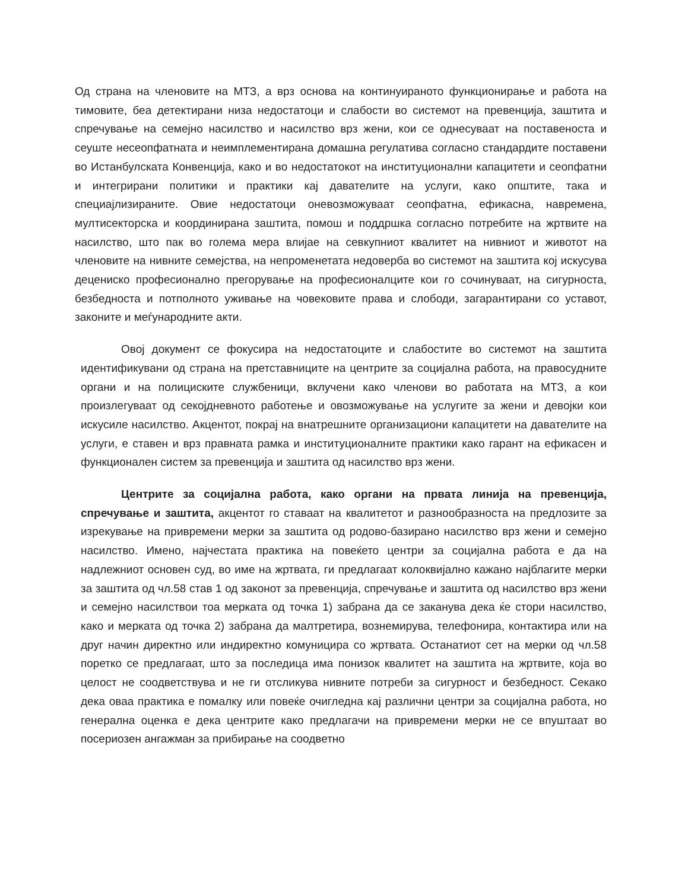Од страна на членовите на МТЗ, а врз основа на континуираното функционирање и работа на тимовите, беа детектирани низа недостатоци и слабости во системот на превенција, заштита и спречување на семејно насилство и насилство врз жени, кои се однесуваат на поставеноста и сеуште несеопфатната и неимплементирана домашна регулатива согласно стандардите поставени во Истанбулската Конвенција, како и во недостатокот на институционални капацитети и сеопфатни и интегрирани политики и практики кај давателите на услуги, како општите, така и специајлизираните. Овие недостатоци оневозможуваат сеопфатна, ефикасна, навремена, мултисекторска и координирана заштита, помош и поддршка согласно потребите на жртвите на насилство, што пак во голема мера влијае на севкупниот квалитет на нивниот и животот на членовите на нивните семејства, на непроменетата недоверба во системот на заштита кој искусува децениско професионално прегорување на професионалците кои го сочинуваат, на сигурноста, безбедноста и потполното уживање на човековите права и слободи, загарантирани со уставот, законите и меѓународните акти.
Овој документ се фокусира на недостатоците и слабостите во системот на заштита идентификувани од страна на претставниците на центрите за социјална работа, на правосудните органи и на полициските службеници, вклучени како членови во работата на МТЗ, а кои произлегуваат од секојдневното работење и овозможување на услугите за жени и девојки кои искусиле насилство. Акцентот, покрај на внатрешните организациони капацитети на давателите на услуги, е ставен и врз правната рамка и институционалните практики како гарант на ефикасен и функционален систем за превенција и заштита од насилство врз жени.
Центрите за социјална работа, како органи на првата линија на превенција, спречување и заштита, акцентот го ставаат на квалитетот и разнообразноста на предлозите за изрекување на привремени мерки за заштита од родово-базирано насилство врз жени и семејно насилство. Имено, најчестата практика на повеќето центри за социјална работа е да на надлежниот основен суд, во име на жртвата, ги предлагаат колоквијално кажано најблагите мерки за заштита од чл.58 став 1 од законот за превенција, спречување и заштита од насилство врз жени и семејно насилствои тоа мерката од точка 1) забрана да се заканува дека ќе стори насилство, како и мерката од точка 2) забрана да малтретира, вознемирува, телефонира, контактира или на друг начин директно или индиректно комуницира со жртвата. Останатиот сет на мерки од чл.58 поретко се предлагаат, што за последица има понизок квалитет на заштита на жртвите, која во целост не соодветствува и не ги отсликува нивните потреби за сигурност и безбедност. Секако дека оваа практика е помалку или повеќе очигледна кај различни центри за социјална работа, но генерална оценка е дека центрите како предлагачи на привремени мерки не се впуштаат во посериозен ангажман за прибирање на соодветно